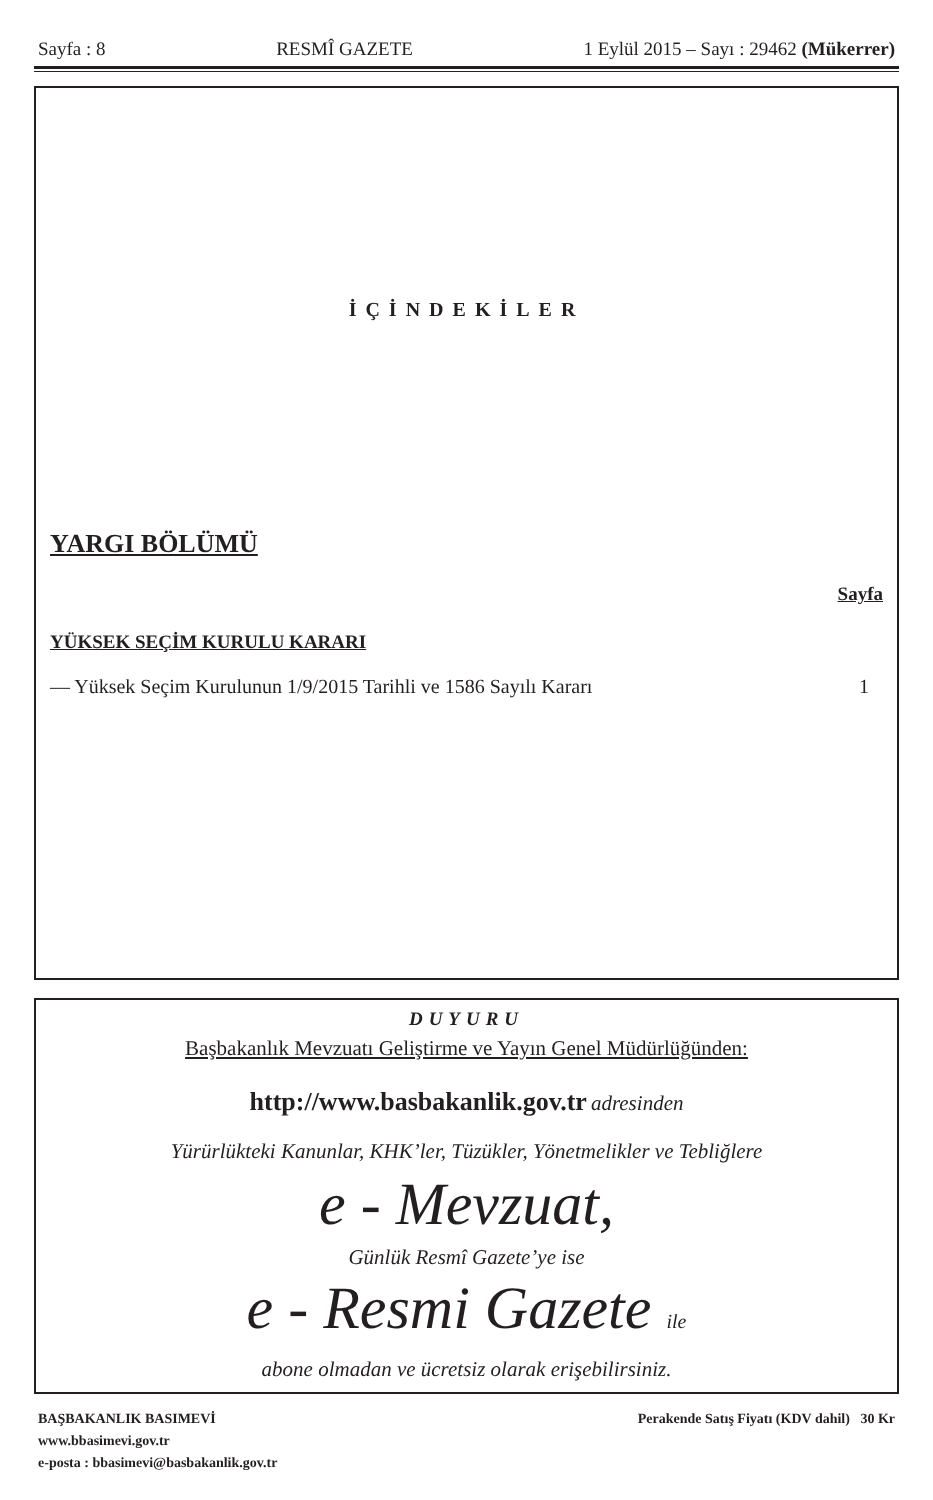Sayfa : 8 RESMÎ GAZETE 1 Eylül 2015 – Sayı : 29462 (Mükerrer)
İÇİNDEKİLER
YARGI BÖLÜMÜ
Sayfa
YÜKSEK SEÇİM KURULU KARARI
— Yüksek Seçim Kurulunun 1/9/2015 Tarihli ve 1586 Sayılı Kararı 1
DUYURU
Başbakanlık Mevzuatı Geliştirme ve Yayın Genel Müdürlüğünden:
http://www.basbakanlik.gov.tr adresinden
Yürürlükteki Kanunlar, KHK’ler, Tüzükler, Yönetmelikler ve Tebliğlere
e - Mevzuat,
Günlük Resmî Gazete’ye ise
e - Resmi Gazete ile
abone olmadan ve ücretsiz olarak erişebilirsiniz.
BAŞBAKANLIK BASIMEVİ
www.bbasimevi.gov.tr
e-posta : bbasimevi@basbakanlik.gov.tr
Perakende Satış Fiyatı (KDV dahil) 30 Kr